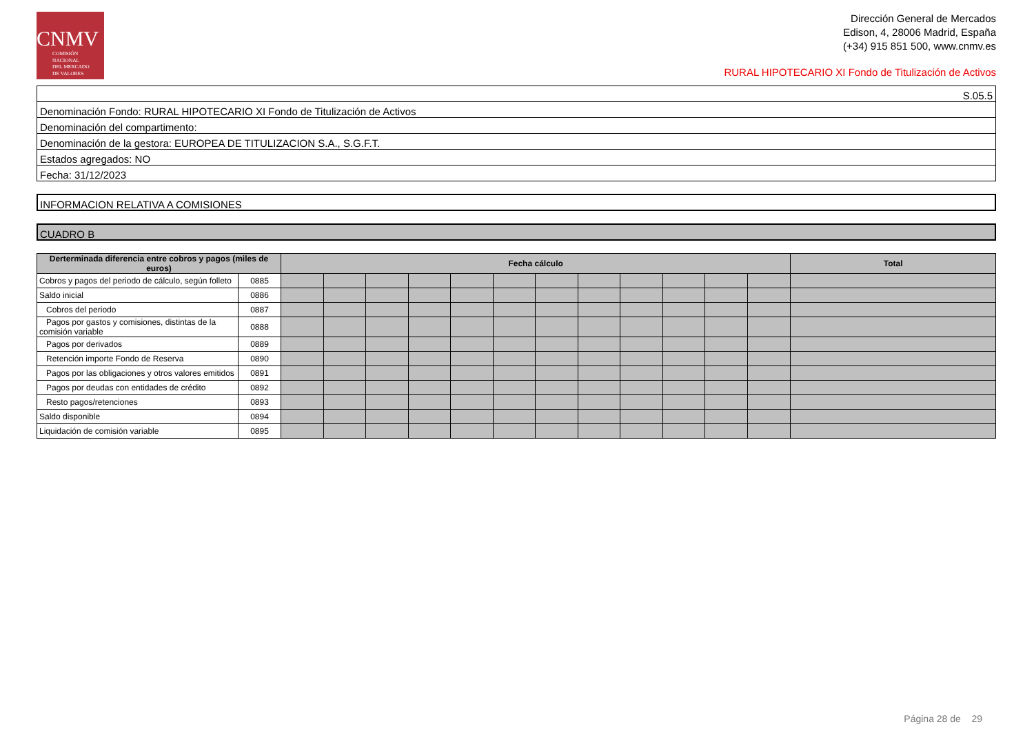CNMV
COMISIÓN
NACIONAL
DEL MERCADO
DE VALORES
Dirección General de Mercados
Edison, 4, 28006 Madrid, España
(+34) 915 851 500, www.cnmv.es
RURAL HIPOTECARIO XI Fondo de Titulización de Activos
S.05.5
Denominación Fondo: RURAL HIPOTECARIO XI Fondo de Titulización de Activos
Denominación del compartimento:
Denominación de la gestora: EUROPEA DE TITULIZACION S.A., S.G.F.T.
Estados agregados: NO
Fecha: 31/12/2023
INFORMACION RELATIVA A COMISIONES
CUADRO B
| Derterminada diferencia entre cobros y pagos (miles de euros) | | Fecha cálculo | | | | | | | | | | | | Total |
| --- | --- | --- | --- | --- | --- | --- | --- | --- | --- | --- | --- | --- | --- | --- |
| Cobros y pagos del periodo de cálculo, según folleto | 0885 | | | | | | | | | | | | | |
| Saldo inicial | 0886 | | | | | | | | | | | | | |
| Cobros del periodo | 0887 | | | | | | | | | | | | | |
| Pagos por gastos y comisiones, distintas de la comisión variable | 0888 | | | | | | | | | | | | | |
| Pagos por derivados | 0889 | | | | | | | | | | | | | |
| Retención importe Fondo de Reserva | 0890 | | | | | | | | | | | | | |
| Pagos por las obligaciones y otros valores emitidos | 0891 | | | | | | | | | | | | | |
| Pagos por deudas con entidades de crédito | 0892 | | | | | | | | | | | | | |
| Resto pagos/retenciones | 0893 | | | | | | | | | | | | | |
| Saldo disponible | 0894 | | | | | | | | | | | | | |
| Liquidación de comisión variable | 0895 | | | | | | | | | | | | | |
Página 28 de 29